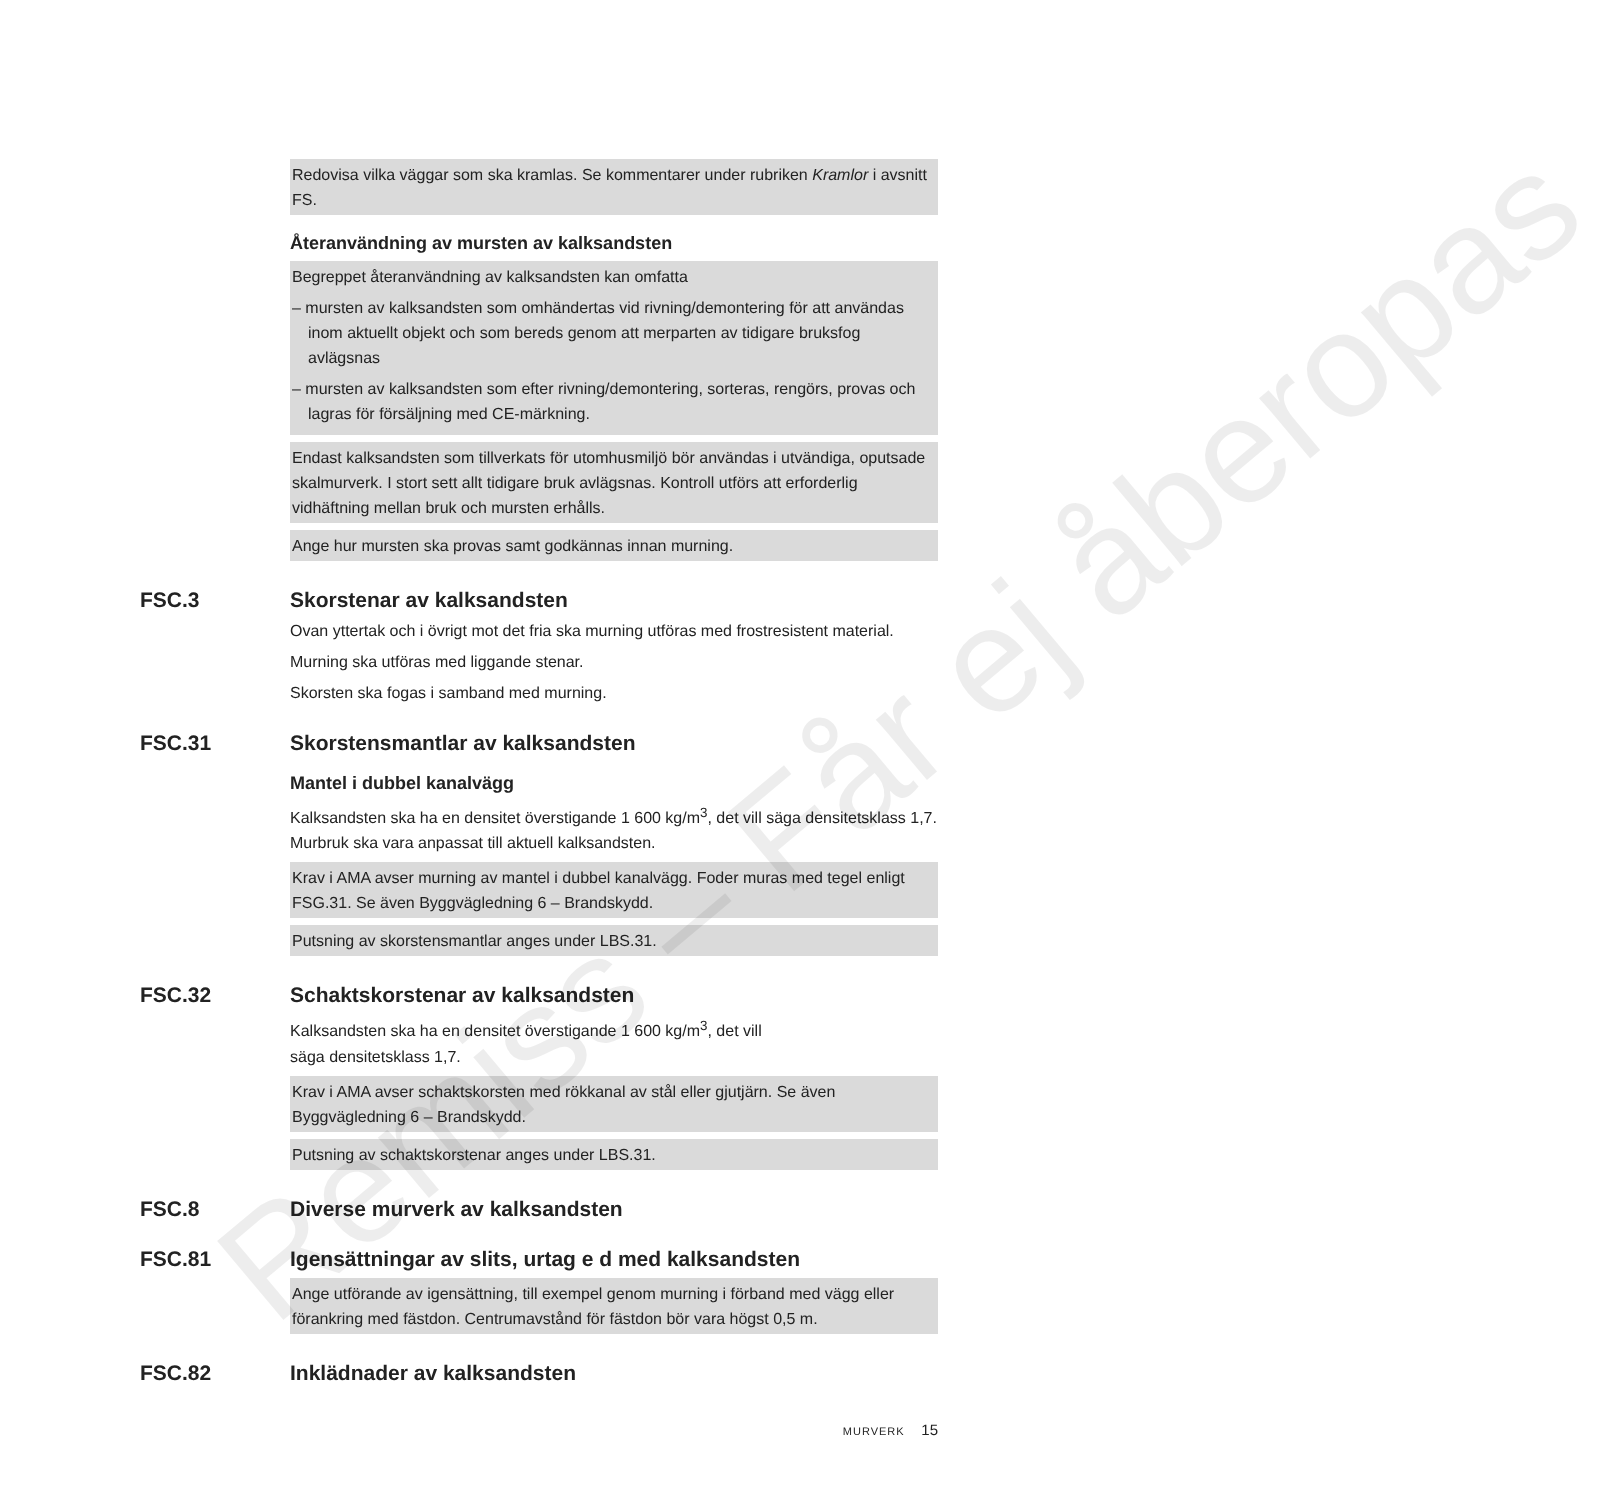Remiss – Får ej åberopas
Redovisa vilka väggar som ska kramlas. Se kommentarer under rubriken Kramlor i avsnitt FS.
Återanvändning av mursten av kalksandsten
Begreppet återanvändning av kalksandsten kan omfatta
– mursten av kalksandsten som omhändertas vid rivning/demontering för att användas inom aktuellt objekt och som bereds genom att merparten av tidigare bruksfog avlägsnas
– mursten av kalksandsten som efter rivning/demontering, sorteras, rengörs, provas och lagras för försäljning med CE-märkning.
Endast kalksandsten som tillverkats för utomhusmiljö bör användas i utvändiga, oputsade skalmurverk. I stort sett allt tidigare bruk avlägsnas. Kontroll utförs att erforderlig vidhäftning mellan bruk och mursten erhålls.
Ange hur mursten ska provas samt godkännas innan murning.
FSC.3 Skorstenar av kalksandsten
Ovan yttertak och i övrigt mot det fria ska murning utföras med frostresistent material.
Murning ska utföras med liggande stenar.
Skorsten ska fogas i samband med murning.
FSC.31 Skorstensmantlar av kalksandsten
Mantel i dubbel kanalvägg
Kalksandsten ska ha en densitet överstigande 1 600 kg/m<sup>3</sup>, det vill säga densitetsklass 1,7. Murbruk ska vara anpassat till aktuell kalksandsten.
Krav i AMA avser murning av mantel i dubbel kanalvägg. Foder muras med tegel enligt FSG.31. Se även Byggvägledning 6 – Brandskydd.
Putsning av skorstensmantlar anges under LBS.31.
FSC.32 Schaktskorstenar av kalksandsten
Kalksandsten ska ha en densitet överstigande 1 600 kg/m<sup>3</sup>, det vill
säga densitetsklass 1,7.
Krav i AMA avser schaktskorsten med rökkanal av stål eller gjutjärn. Se även Byggvägledning 6 – Brandskydd.
Putsning av schaktskorstenar anges under LBS.31.
FSC.8 Diverse murverk av kalksandsten
FSC.81 Igensättningar av slits, urtag e d med kalksandsten
Ange utförande av igensättning, till exempel genom murning i förband med vägg eller förankring med fästdon. Centrumavstånd för fästdon bör vara högst 0,5 m.
FSC.82 Inklädnader av kalksandsten
MURVERK 15